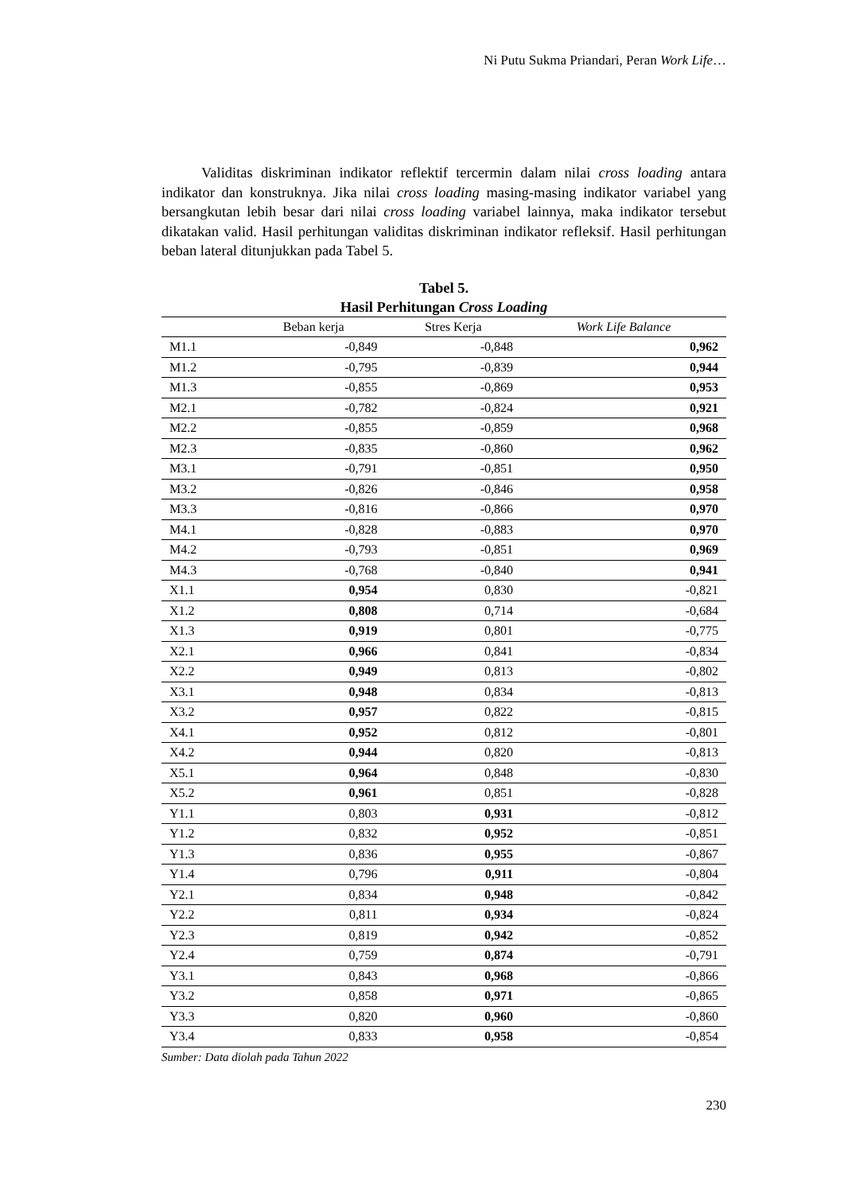Ni Putu Sukma Priandari, Peran Work Life…
Validitas diskriminan indikator reflektif tercermin dalam nilai cross loading antara indikator dan konstruknya. Jika nilai cross loading masing-masing indikator variabel yang bersangkutan lebih besar dari nilai cross loading variabel lainnya, maka indikator tersebut dikatakan valid. Hasil perhitungan validitas diskriminan indikator refleksif. Hasil perhitungan beban lateral ditunjukkan pada Tabel 5.
Tabel 5.
Hasil Perhitungan Cross Loading
| | Beban kerja | Stres Kerja | Work Life Balance |
| --- | --- | --- | --- |
| M1.1 | -0,849 | -0,848 | 0,962 |
| M1.2 | -0,795 | -0,839 | 0,944 |
| M1.3 | -0,855 | -0,869 | 0,953 |
| M2.1 | -0,782 | -0,824 | 0,921 |
| M2.2 | -0,855 | -0,859 | 0,968 |
| M2.3 | -0,835 | -0,860 | 0,962 |
| M3.1 | -0,791 | -0,851 | 0,950 |
| M3.2 | -0,826 | -0,846 | 0,958 |
| M3.3 | -0,816 | -0,866 | 0,970 |
| M4.1 | -0,828 | -0,883 | 0,970 |
| M4.2 | -0,793 | -0,851 | 0,969 |
| M4.3 | -0,768 | -0,840 | 0,941 |
| X1.1 | 0,954 | 0,830 | -0,821 |
| X1.2 | 0,808 | 0,714 | -0,684 |
| X1.3 | 0,919 | 0,801 | -0,775 |
| X2.1 | 0,966 | 0,841 | -0,834 |
| X2.2 | 0,949 | 0,813 | -0,802 |
| X3.1 | 0,948 | 0,834 | -0,813 |
| X3.2 | 0,957 | 0,822 | -0,815 |
| X4.1 | 0,952 | 0,812 | -0,801 |
| X4.2 | 0,944 | 0,820 | -0,813 |
| X5.1 | 0,964 | 0,848 | -0,830 |
| X5.2 | 0,961 | 0,851 | -0,828 |
| Y1.1 | 0,803 | 0,931 | -0,812 |
| Y1.2 | 0,832 | 0,952 | -0,851 |
| Y1.3 | 0,836 | 0,955 | -0,867 |
| Y1.4 | 0,796 | 0,911 | -0,804 |
| Y2.1 | 0,834 | 0,948 | -0,842 |
| Y2.2 | 0,811 | 0,934 | -0,824 |
| Y2.3 | 0,819 | 0,942 | -0,852 |
| Y2.4 | 0,759 | 0,874 | -0,791 |
| Y3.1 | 0,843 | 0,968 | -0,866 |
| Y3.2 | 0,858 | 0,971 | -0,865 |
| Y3.3 | 0,820 | 0,960 | -0,860 |
| Y3.4 | 0,833 | 0,958 | -0,854 |
Sumber: Data diolah pada Tahun 2022
230